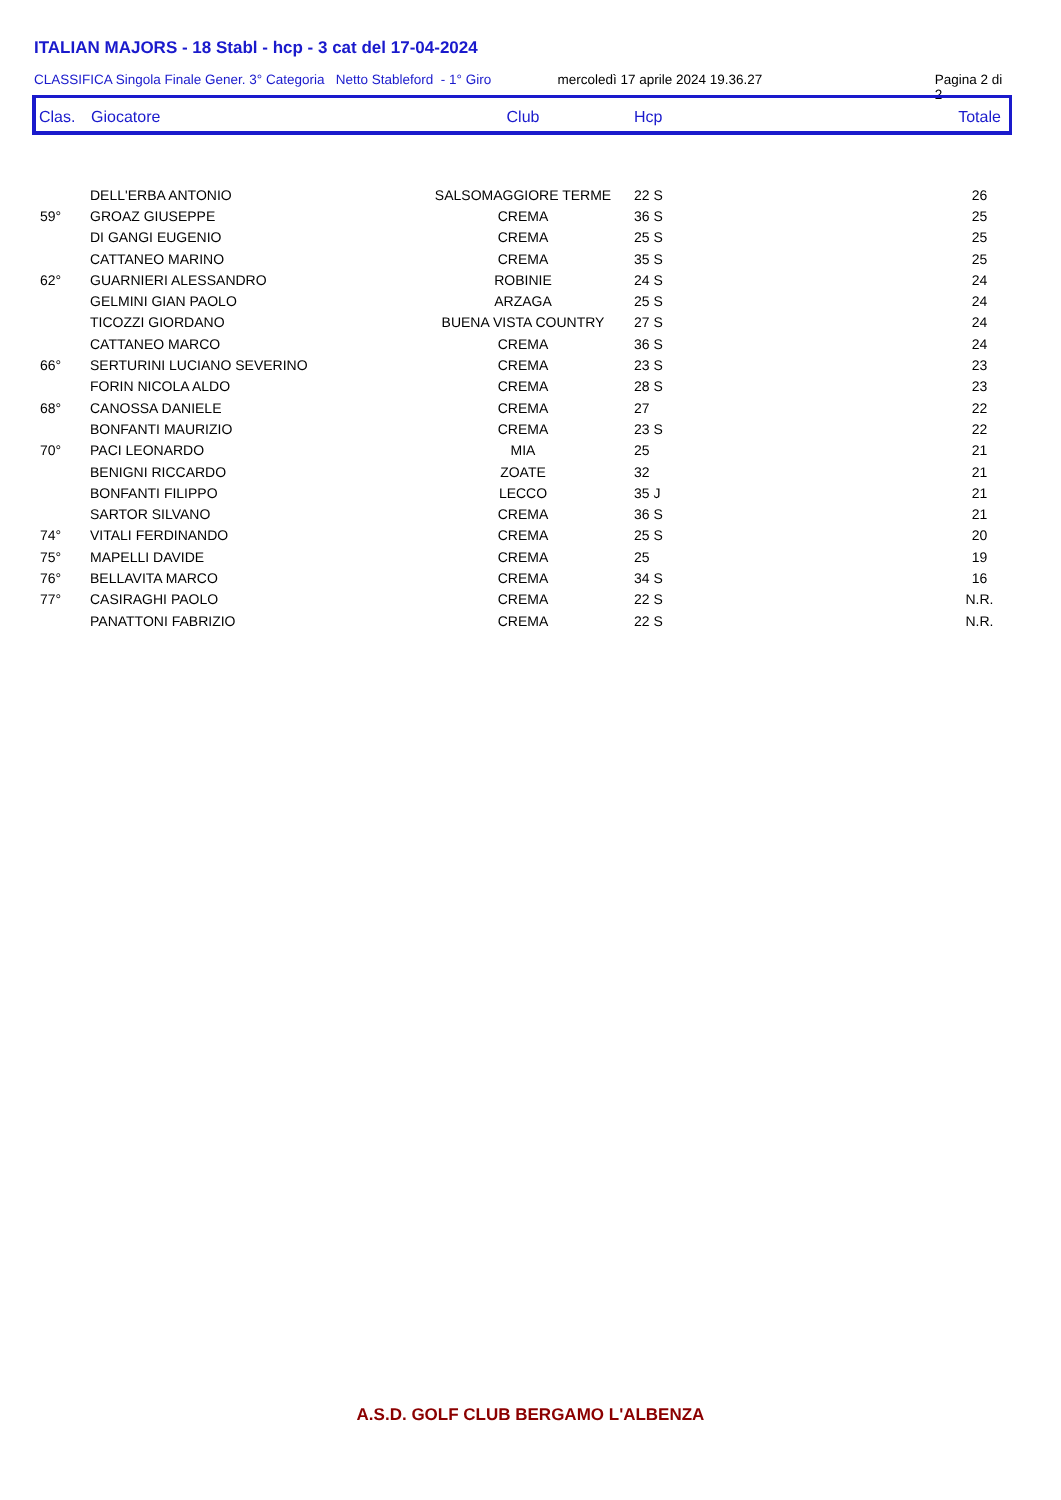ITALIAN MAJORS - 18 Stabl - hcp - 3 cat del 17-04-2024
CLASSIFICA Singola Finale Gener. 3° Categoria Netto Stableford - 1° Giro mercoledì 17 aprile 2024 19.36.27 Pagina 2 di 2
| Clas. | Giocatore | Club | Hcp | Totale |
| --- | --- | --- | --- | --- |
| | DELL'ERBA ANTONIO | SALSOMAGGIORE TERME | 22 S | 26 |
| 59° | GROAZ GIUSEPPE | CREMA | 36 S | 25 |
| | DI GANGI EUGENIO | CREMA | 25 S | 25 |
| | CATTANEO MARINO | CREMA | 35 S | 25 |
| 62° | GUARNIERI ALESSANDRO | ROBINIE | 24 S | 24 |
| | GELMINI GIAN PAOLO | ARZAGA | 25 S | 24 |
| | TICOZZI GIORDANO | BUENA VISTA COUNTRY | 27 S | 24 |
| | CATTANEO MARCO | CREMA | 36 S | 24 |
| 66° | SERTURINI LUCIANO SEVERINO | CREMA | 23 S | 23 |
| | FORIN NICOLA ALDO | CREMA | 28 S | 23 |
| 68° | CANOSSA DANIELE | CREMA | 27 | 22 |
| | BONFANTI MAURIZIO | CREMA | 23 S | 22 |
| 70° | PACI LEONARDO | MIA | 25 | 21 |
| | BENIGNI RICCARDO | ZOATE | 32 | 21 |
| | BONFANTI FILIPPO | LECCO | 35 J | 21 |
| | SARTOR SILVANO | CREMA | 36 S | 21 |
| 74° | VITALI FERDINANDO | CREMA | 25 S | 20 |
| 75° | MAPELLI DAVIDE | CREMA | 25 | 19 |
| 76° | BELLAVITA MARCO | CREMA | 34 S | 16 |
| 77° | CASIRAGHI PAOLO | CREMA | 22 S | N.R. |
| | PANATTONI FABRIZIO | CREMA | 22 S | N.R. |
A.S.D. GOLF CLUB BERGAMO L'ALBENZA